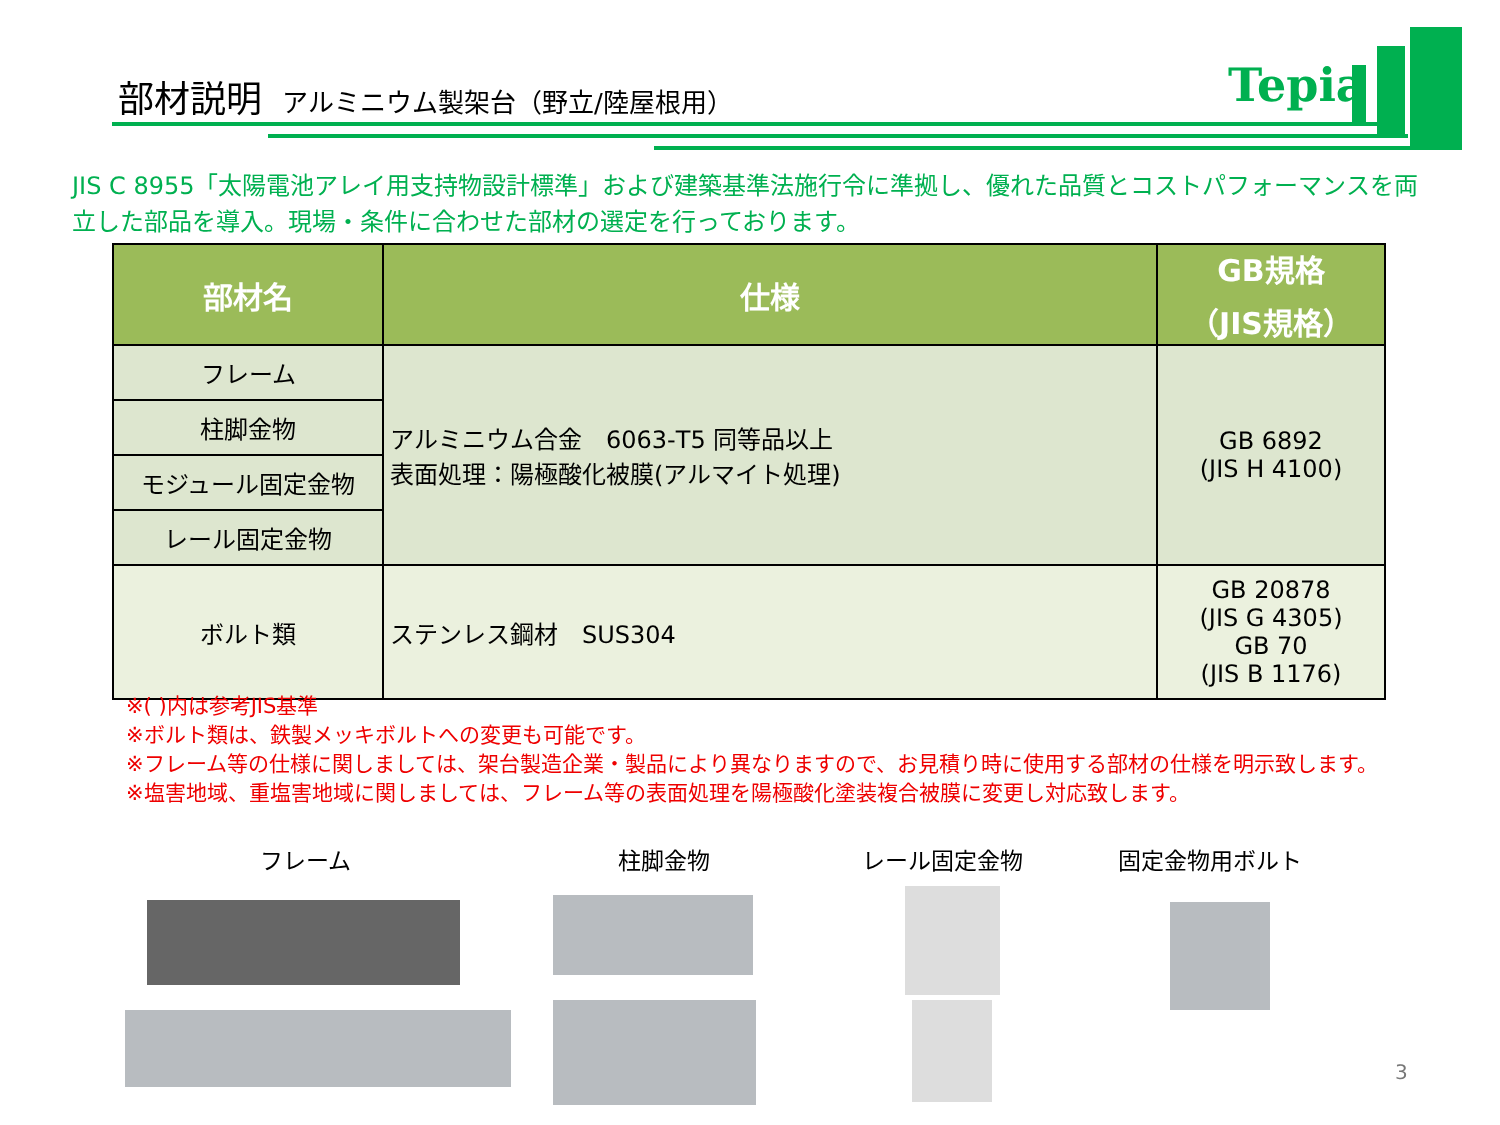部材説明 アルミニウム製架台（野立/陸屋根用）
Tepia
JIS C 8955「太陽電池アレイ用支持物設計標準」および建築基準法施行令に準拠し、優れた品質とコストパフォーマンスを両立した部品を導入。現場・条件に合わせた部材の選定を行っております。
| 部材名 | 仕様 | GB規格 （JIS規格） |
| --- | --- | --- |
| フレーム | アルミニウム合金 6063-T5 同等品以上 表面処理：陽極酸化被膜(アルマイト処理) | GB 6892 (JIS H 4100) |
| 柱脚金物 | | |
| モジュール固定金物 | | |
| レール固定金物 | | |
| ボルト類 | ステンレス鋼材 SUS304 | GB 20878 (JIS G 4305) GB 70 (JIS B 1176) |
※( )内は参考JIS基準
※ボルト類は、鉄製メッキボルトへの変更も可能です。
※フレーム等の仕様に関しましては、架台製造企業・製品により異なりますので、お見積り時に使用する部材の仕様を明示致します。
※塩害地域、重塩害地域に関しましては、フレーム等の表面処理を陽極酸化塗装複合被膜に変更し対応致します。
フレーム 柱脚金物 レール固定金物 固定金物用ボルト
3